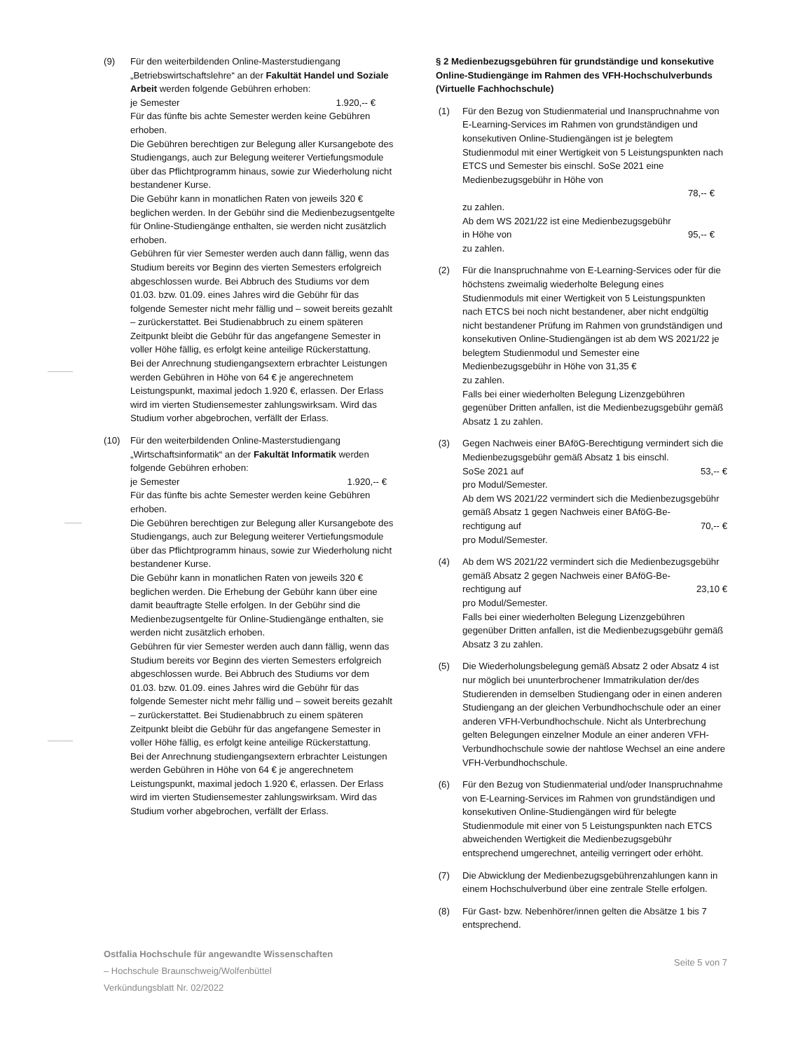(9) Für den weiterbildenden Online-Masterstudiengang „Betriebswirtschaftslehre“ an der Fakultät Handel und Soziale Arbeit werden folgende Gebühren erhoben:
je Semester 1.920,-- €
Für das fünfte bis achte Semester werden keine Gebühren erhoben.
Die Gebühren berechtigen zur Belegung aller Kursangebote des Studiengangs, auch zur Belegung weiterer Vertiefungsmodule über das Pflichtprogramm hinaus, sowie zur Wiederholung nicht bestandener Kurse.
Die Gebühr kann in monatlichen Raten von jeweils 320 € beglichen werden. In der Gebühr sind die Medienbezugsentgelte für Online-Studiengänge enthalten, sie werden nicht zusätzlich erhoben.
Gebühren für vier Semester werden auch dann fällig, wenn das Studium bereits vor Beginn des vierten Semesters erfolgreich abgeschlossen wurde. Bei Abbruch des Studiums vor dem 01.03. bzw. 01.09. eines Jahres wird die Gebühr für das folgende Semester nicht mehr fällig und – soweit bereits gezahlt – zurückerstattet. Bei Studienabbruch zu einem späteren Zeitpunkt bleibt die Gebühr für das angefangene Semester in voller Höhe fällig, es erfolgt keine anteilige Rückerstattung.
Bei der Anrechnung studiengangsextern erbrachter Leistungen werden Gebühren in Höhe von 64 € je angerechnetem Leistungspunkt, maximal jedoch 1.920 €, erlassen. Der Erlass wird im vierten Studiensemester zahlungswirksam. Wird das Studium vorher abgebrochen, verfällt der Erlass.
(10) Für den weiterbildenden Online-Masterstudiengang „Wirtschaftsinformatik“ an der Fakultät Informatik werden folgende Gebühren erhoben:
je Semester 1.920,-- €
Für das fünfte bis achte Semester werden keine Gebühren erhoben.
Die Gebühren berechtigen zur Belegung aller Kursangebote des Studiengangs, auch zur Belegung weiterer Vertiefungsmodule über das Pflichtprogramm hinaus, sowie zur Wiederholung nicht bestandener Kurse.
Die Gebühr kann in monatlichen Raten von jeweils 320 € beglichen werden. Die Erhebung der Gebühr kann über eine damit beauftragte Stelle erfolgen. In der Gebühr sind die Medienbezugsentgelte für Online-Studiengänge enthalten, sie werden nicht zusätzlich erhoben.
Gebühren für vier Semester werden auch dann fällig, wenn das Studium bereits vor Beginn des vierten Semesters erfolgreich abgeschlossen wurde. Bei Abbruch des Studiums vor dem 01.03. bzw. 01.09. eines Jahres wird die Gebühr für das folgende Semester nicht mehr fällig und – soweit bereits gezahlt – zurückerstattet. Bei Studienabbruch zu einem späteren Zeitpunkt bleibt die Gebühr für das angefangene Semester in voller Höhe fällig, es erfolgt keine anteilige Rückerstattung.
Bei der Anrechnung studiengangsextern erbrachter Leistungen werden Gebühren in Höhe von 64 € je angerechnetem Leistungspunkt, maximal jedoch 1.920 €, erlassen. Der Erlass wird im vierten Studiensemester zahlungswirksam. Wird das Studium vorher abgebrochen, verfällt der Erlass.
§ 2 Medienbezugsgebühren für grundständige und konsekutive Online-Studiengänge im Rahmen des VFH-Hochschulverbunds (Virtuelle Fachhochschule)
(1) Für den Bezug von Studienmaterial und Inanspruchnahme von E-Learning-Services im Rahmen von grundständigen und konsekutiven Online-Studiengängen ist je belegtem Studienmodul mit einer Wertigkeit von 5 Leistungspunkten nach ETCS und Semester bis einschl. SoSe 2021 eine Medienbezugsgebühr in Höhe von
78,-- €
zu zahlen.
Ab dem WS 2021/22 ist eine Medienbezugsgebühr
in Höhe von 95,-- €
zu zahlen.
(2) Für die Inanspruchnahme von E-Learning-Services oder für die höchstens zweimalig wiederholte Belegung eines Studienmoduls mit einer Wertigkeit von 5 Leistungspunkten nach ETCS bei noch nicht bestandener, aber nicht endgültig nicht bestandener Prüfung im Rahmen von grundständigen und konsekutiven Online-Studiengängen ist ab dem WS 2021/22 je belegtem Studienmodul und Semester eine Medienbezugsgebühr in Höhe von 31,35 €
zu zahlen.
Falls bei einer wiederholten Belegung Lizenzgebühren gegenüber Dritten anfallen, ist die Medienbezugsgebühr gemäß Absatz 1 zu zahlen.
(3) Gegen Nachweis einer BAföG-Berechtigung vermindert sich die Medienbezugsgebühr gemäß Absatz 1 bis einschl.
SoSe 2021 auf 53,-- €
pro Modul/Semester.
Ab dem WS 2021/22 vermindert sich die Medienbezugsgebühr gemäß Absatz 1 gegen Nachweis einer BAföG-Be-
rechtigung auf 70,-- €
pro Modul/Semester.
(4) Ab dem WS 2021/22 vermindert sich die Medienbezugsgebühr gemäß Absatz 2 gegen Nachweis einer BAföG-Be-
rechtigung auf 23,10 €
pro Modul/Semester.
Falls bei einer wiederholten Belegung Lizenzgebühren gegenüber Dritten anfallen, ist die Medienbezugsgebühr gemäß Absatz 3 zu zahlen.
(5) Die Wiederholungsbelegung gemäß Absatz 2 oder Absatz 4 ist nur möglich bei ununterbrochener Immatrikulation der/des Studierenden in demselben Studiengang oder in einen anderen Studiengang an der gleichen Verbundhochschule oder an einer anderen VFH-Verbundhochschule. Nicht als Unterbrechung gelten Belegungen einzelner Module an einer anderen VFH-Verbundhochschule sowie der nahtlose Wechsel an eine andere VFH-Verbundhochschule.
(6) Für den Bezug von Studienmaterial und/oder Inanspruchnahme von E-Learning-Services im Rahmen von grundständigen und konsekutiven Online-Studiengängen wird für belegte Studienmodule mit einer von 5 Leistungspunkten nach ETCS abweichenden Wertigkeit die Medienbezugsgebühr entsprechend umgerechnet, anteilig verringert oder erhöht.
(7) Die Abwicklung der Medienbezugsgebührenzahlungen kann in einem Hochschulverbund über eine zentrale Stelle erfolgen.
(8) Für Gast- bzw. Nebenhörer/innen gelten die Absätze 1 bis 7 entsprechend.
Ostfalia Hochschule für angewandte Wissenschaften
– Hochschule Braunschweig/Wolfenbüttel
Verkündungsblatt Nr. 02/2022
Seite 5 von 7